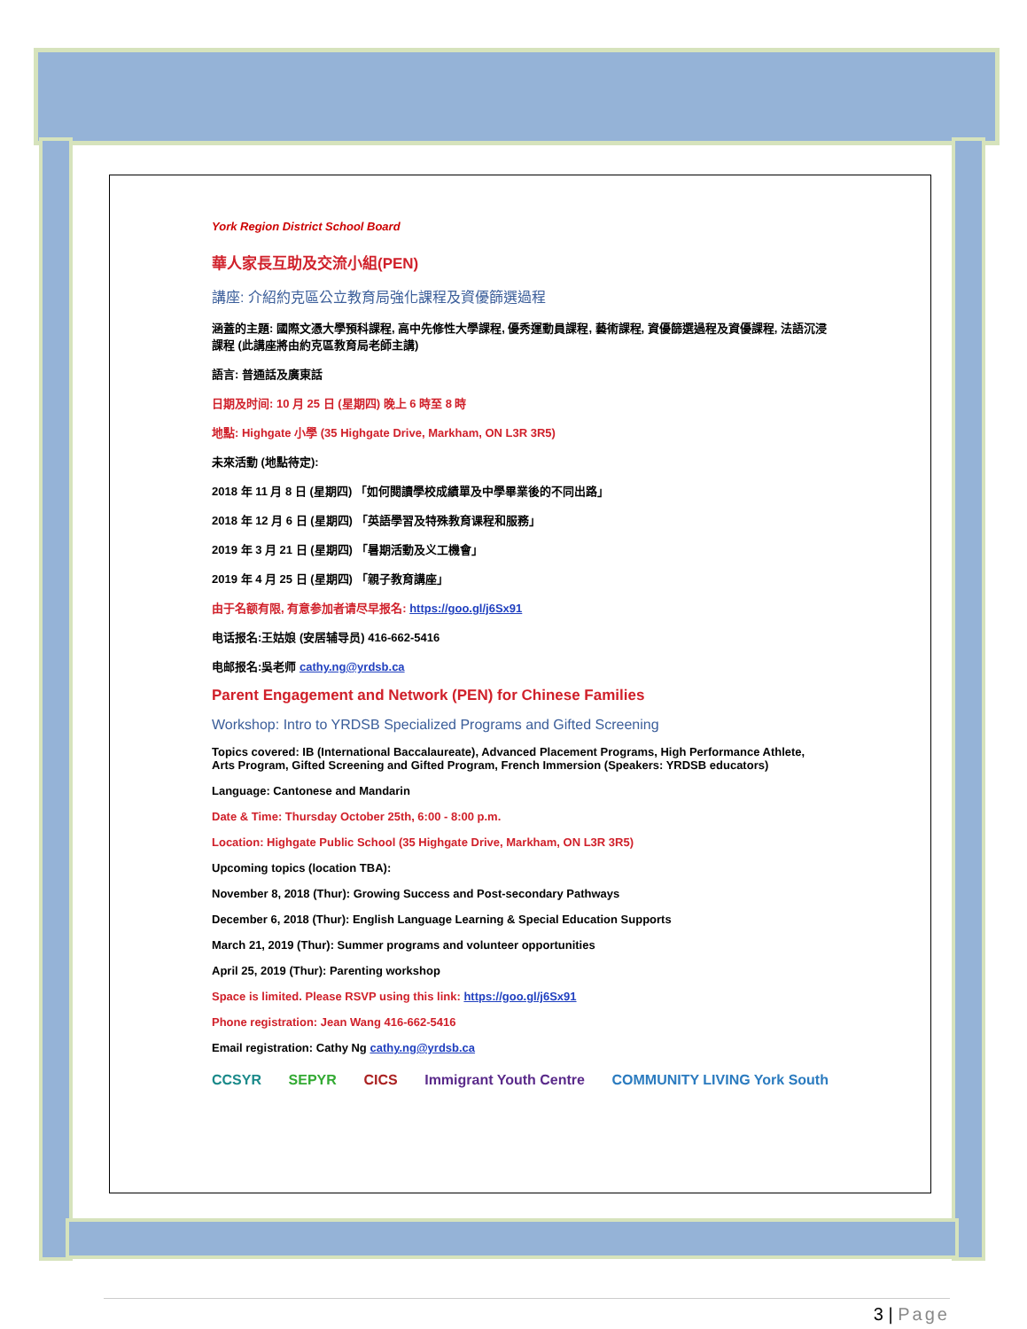York Region District School Board
華人家長互助及交流小組(PEN)
講座: 介紹約克區公立教育局強化課程及資優篩選過程
涵蓋的主題: 國際文憑大學預科課程, 高中先修性大學課程, 優秀運動員課程, 藝術課程, 資優篩選過程及資優課程, 法語沉浸課程 (此講座將由約克區教育局老師主講)
語言: 普通話及廣東話
日期及时间: 10 月 25 日 (星期四) 晚上 6 時至 8 時
地點: Highgate 小學 (35 Highgate Drive, Markham, ON L3R 3R5)
未來活動 (地點待定):
2018 年 11 月 8 日 (星期四) 「如何閱讀學校成績單及中學畢業後的不同出路」
2018 年 12 月 6 日 (星期四) 「英語學習及特殊教育课程和服務」
2019 年 3 月 21 日 (星期四) 「暑期活動及义工機會」
2019 年 4 月 25 日 (星期四) 「親子教育講座」
由于名额有限, 有意参加者请尽早报名: https://goo.gl/j6Sx91
电话报名:王姑娘 (安居辅导员) 416-662-5416
电邮报名:吳老师 cathy.ng@yrdsb.ca
Parent Engagement and Network (PEN) for Chinese Families
Workshop: Intro to YRDSB Specialized Programs and Gifted Screening
Topics covered: IB (International Baccalaureate), Advanced Placement Programs, High Performance Athlete, Arts Program, Gifted Screening and Gifted Program, French Immersion (Speakers: YRDSB educators)
Language: Cantonese and Mandarin
Date & Time: Thursday October 25th, 6:00 - 8:00 p.m.
Location: Highgate Public School (35 Highgate Drive, Markham, ON L3R 3R5)
Upcoming topics (location TBA):
November 8, 2018 (Thur): Growing Success and Post-secondary Pathways
December 6, 2018 (Thur): English Language Learning & Special Education Supports
March 21, 2019 (Thur): Summer programs and volunteer opportunities
April 25, 2019 (Thur): Parenting workshop
Space is limited. Please RSVP using this link: https://goo.gl/j6Sx91
Phone registration: Jean Wang 416-662-5416
Email registration: Cathy Ng cathy.ng@yrdsb.ca
CCSYR SEPYR CICS Immigrant Youth Centre COMMUNITY LIVING York South
3 | Page